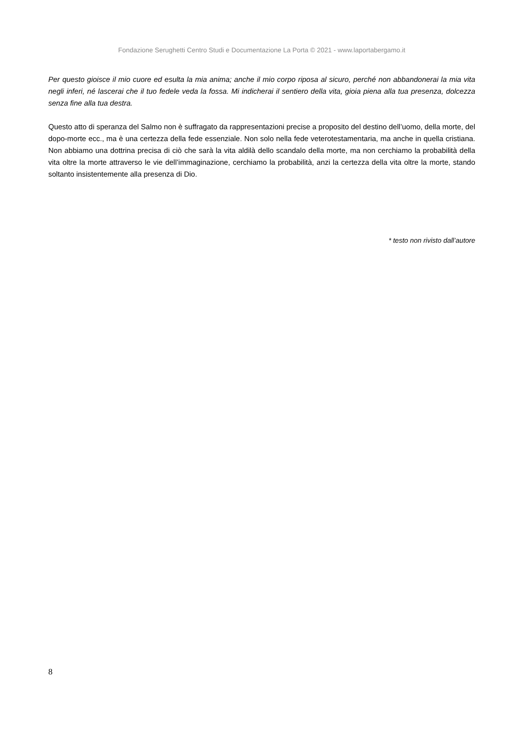Fondazione Serughetti Centro Studi e Documentazione La Porta © 2021 - www.laportabergamo.it
Per questo gioisce il mio cuore ed esulta la mia anima; anche il mio corpo riposa al sicuro, perché non abbandonerai la mia vita negli inferi, né lascerai che il tuo fedele veda la fossa. Mi indicherai il sentiero della vita, gioia piena alla tua presenza, dolcezza senza fine alla tua destra.
Questo atto di speranza del Salmo non è suffragato da rappresentazioni precise a proposito del destino dell’uomo, della morte, del dopo-morte ecc., ma è una certezza della fede essenziale. Non solo nella fede veterotestamentaria, ma anche in quella cristiana. Non abbiamo una dottrina precisa di ciò che sarà la vita aldilà dello scandalo della morte, ma non cerchiamo la probabilità della vita oltre la morte attraverso le vie dell’immaginazione, cerchiamo la probabilità, anzi la certezza della vita oltre la morte, stando soltanto insistentemente alla presenza di Dio.
* testo non rivisto dall’autore
8